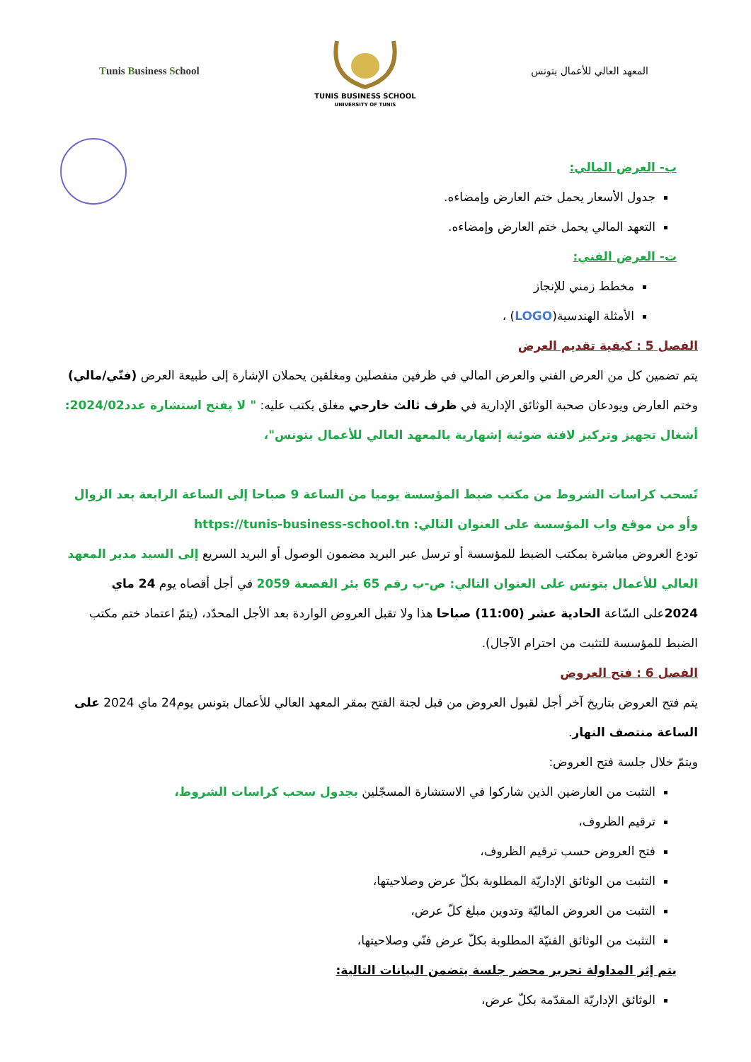Tunis Business School
TUNIS BUSINESS SCHOOL
UNIVERSITY OF TUNIS
المعهد العالي للأعمال بتونس
ب- العرض المالي:
جدول الأسعار يحمل ختم العارض وإمضاءه.
التعهد المالي يحمل ختم العارض وإمضاءه.
ت- العرض الفني:
مخطط زمني للإنجاز
الأمثلة الهندسية(LOGO) ،
الفصل 5 : كيفية تقديم العرض
يتم تضمين كل من العرض الفني والعرض المالي في ظرفين منفصلين ومغلقين يحملان الإشارة إلى طبيعة العرض (فنّي/مالي) وختم العارض ويودعان صحبة الوثائق الإدارية في ظرف ثالث خارجي مغلق يكتب عليه: " لا يفتح استشارة عدد2024/02: أشغال تجهيز وتركيز لافتة ضوئية إشهارية بالمعهد العالي للأعمال بتونس"،
تًسحب كراسات الشروط من مكتب ضبط المؤسسة يوميا من الساعة 9 صباحا إلى الساعة الرابعة بعد الزوال وأو من موقع واب المؤسسة على العنوان التالي: https://tunis-business-school.tn
تودع العروض مباشرة بمكتب الضبط للمؤسسة أو ترسل عبر البريد مضمون الوصول أو البريد السريع إلى السيد مدير المعهد العالي للأعمال بتونس على العنوان التالي: ص-ب رقم 65 بئر القصعة 2059 في أجل أقصاه يوم 24 ماي 2024على السّاعة الحادية عشر (11:00) صباحا هذا ولا تقبل العروض الواردة بعد الأجل المحدّد، (يتمّ اعتماد ختم مكتب الضبط للمؤسسة للتثبت من احترام الآجال).
الفصل 6 : فتح العروض
يتم فتح العروض بتاريخ آخر أجل لقبول العروض من قبل لجنة الفتح بمقر المعهد العالي للأعمال بتونس يوم24 ماي 2024 على الساعة منتصف النهار.
ويتمّ خلال جلسة فتح العروض:
التثبت من العارضين الذين شاركوا في الاستشارة المسجّلين بجدول سحب كراسات الشروط،
ترقيم الظروف،
فتح العروض حسب ترقيم الظروف،
التثبت من الوثائق الإداريّة المطلوبة بكلّ عرض وصلاحيتها،
التثبت من العروض الماليّة وتدوين مبلغ كلّ عرض،
التثبت من الوثائق الفنيّة المطلوبة بكلّ عرض فنّي وصلاحيتها،
يتم إثر المداولة تحرير محضر جلسة يتضمن البيانات التالية:
الوثائق الإداريّة المقدّمة بكلّ عرض،